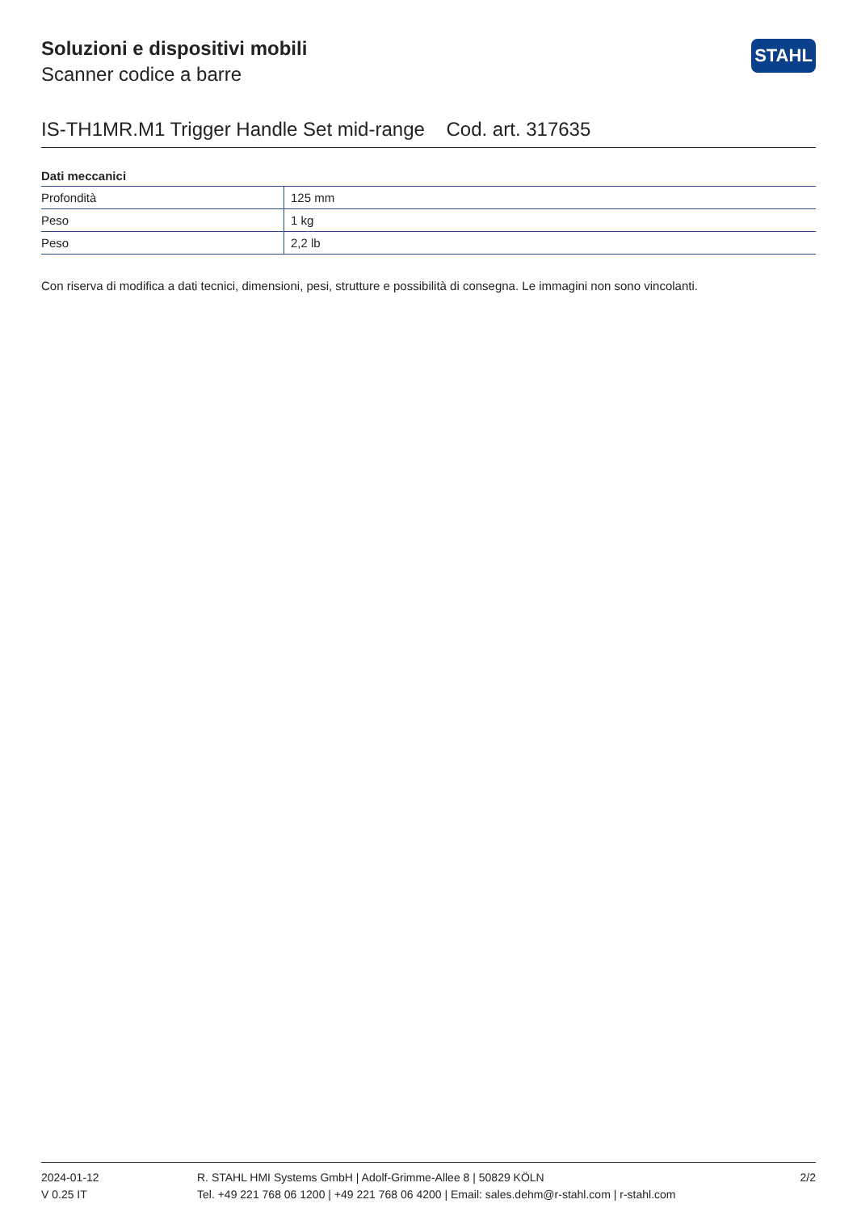STAHL
Soluzioni e dispositivi mobili
Scanner codice a barre
IS-TH1MR.M1 Trigger Handle Set mid-range Cod. art. 317635
Dati meccanici
| Profondità | 125 mm |
| Peso | 1 kg |
| Peso | 2,2 lb |
Con riserva di modifica a dati tecnici, dimensioni, pesi, strutture e possibilità di consegna. Le immagini non sono vincolanti.
2024-01-12
V 0.25 IT
R. STAHL HMI Systems GmbH | Adolf-Grimme-Allee 8 | 50829 KÖLN
Tel. +49 221 768 06 1200 | +49 221 768 06 4200 | Email: sales.dehm@r-stahl.com | r-stahl.com
2/2